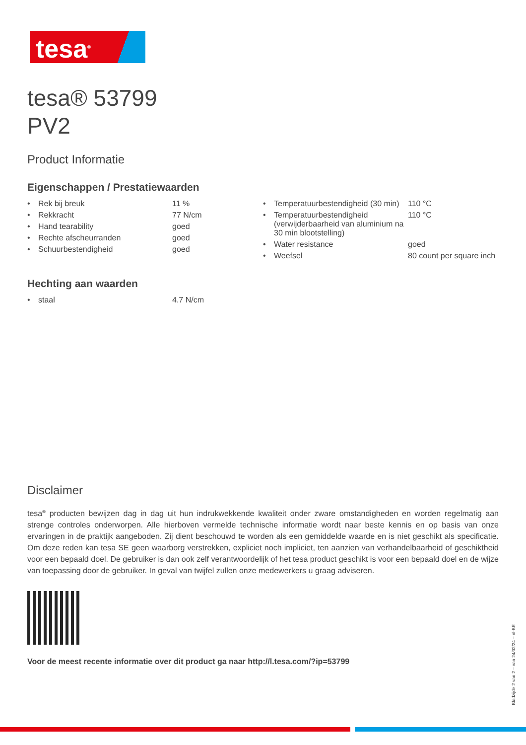tesa<sup>®</sup>
tesa® 53799
PV2
Product Informatie
Eigenschappen / Prestatiewaarden
| • | Rek bij breuk | 11 % |
| • | Rekkracht | 77 N/cm |
| • | Hand tearability | goed |
| • | Rechte afscheurranden | goed |
| • | Schuurbestendigheid | goed |
| • | Temperatuurbestendigheid (30 min) | 110 °C |
| • | Temperatuurbestendigheid (verwijderbaarheid van aluminium na 30 min blootstelling) | 110 °C |
| • | Water resistance | goed |
| • | Weefsel | 80 count per square inch |
Hechting aan waarden
| • | staal | 4.7 N/cm |
Disclaimer
tesa<sup>®</sup> producten bewijzen dag in dag uit hun indrukwekkende kwaliteit onder zware omstandigheden en worden regelmatig aan strenge controles onderworpen. Alle hierboven vermelde technische informatie wordt naar beste kennis en op basis van onze ervaringen in de praktijk aangeboden. Zij dient beschouwd te worden als een gemiddelde waarde en is niet geschikt als specificatie. Om deze reden kan tesa SE geen waarborg verstrekken, expliciet noch impliciet, ten aanzien van verhandelbaarheid of geschiktheid voor een bepaald doel. De gebruiker is dan ook zelf verantwoordelijk of het tesa product geschikt is voor een bepaald doel en de wijze van toepassing door de gebruiker. In geval van twijfel zullen onze medewerkers u graag adviseren.
Voor de meest recente informatie over dit product ga naar http://l.tesa.com/?ip=53799
Bladzijde 2 van 2 – van 24/02/24 – nl-BE